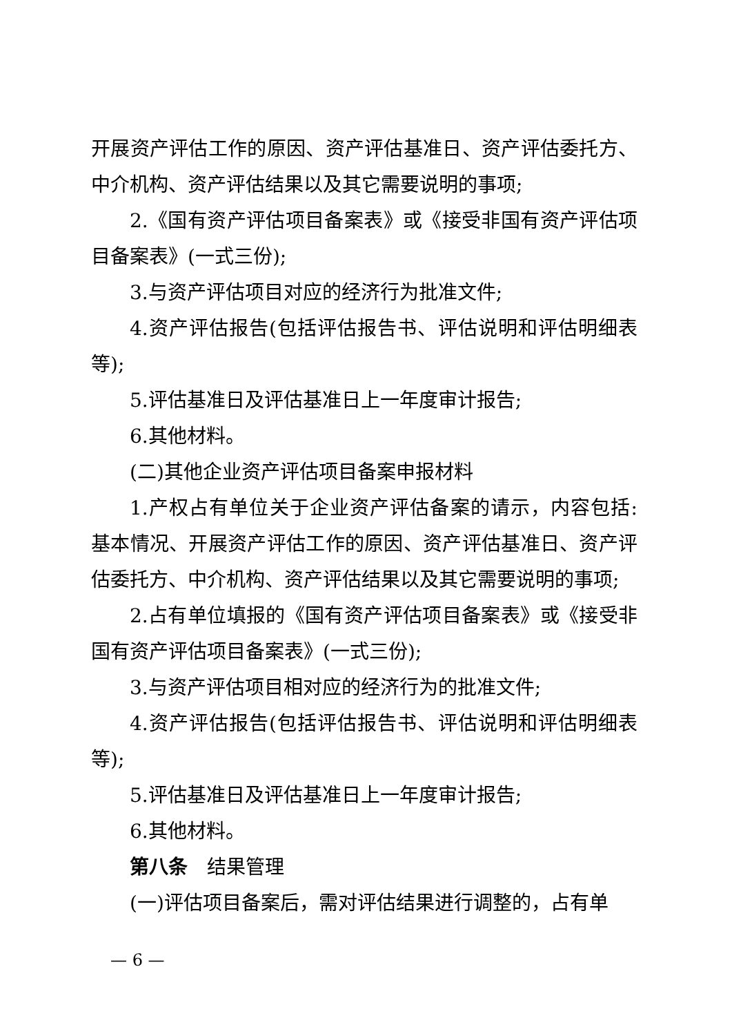开展资产评估工作的原因、资产评估基准日、资产评估委托方、中介机构、资产评估结果以及其它需要说明的事项;
2.《国有资产评估项目备案表》或《接受非国有资产评估项目备案表》(一式三份);
3.与资产评估项目对应的经济行为批准文件;
4.资产评估报告(包括评估报告书、评估说明和评估明细表等);
5.评估基准日及评估基准日上一年度审计报告;
6.其他材料。
(二)其他企业资产评估项目备案申报材料
1.产权占有单位关于企业资产评估备案的请示，内容包括:基本情况、开展资产评估工作的原因、资产评估基准日、资产评估委托方、中介机构、资产评估结果以及其它需要说明的事项;
2.占有单位填报的《国有资产评估项目备案表》或《接受非国有资产评估项目备案表》(一式三份);
3.与资产评估项目相对应的经济行为的批准文件;
4.资产评估报告(包括评估报告书、评估说明和评估明细表等);
5.评估基准日及评估基准日上一年度审计报告;
6.其他材料。
第八条　结果管理
(一)评估项目备案后，需对评估结果进行调整的，占有单
— 6 —